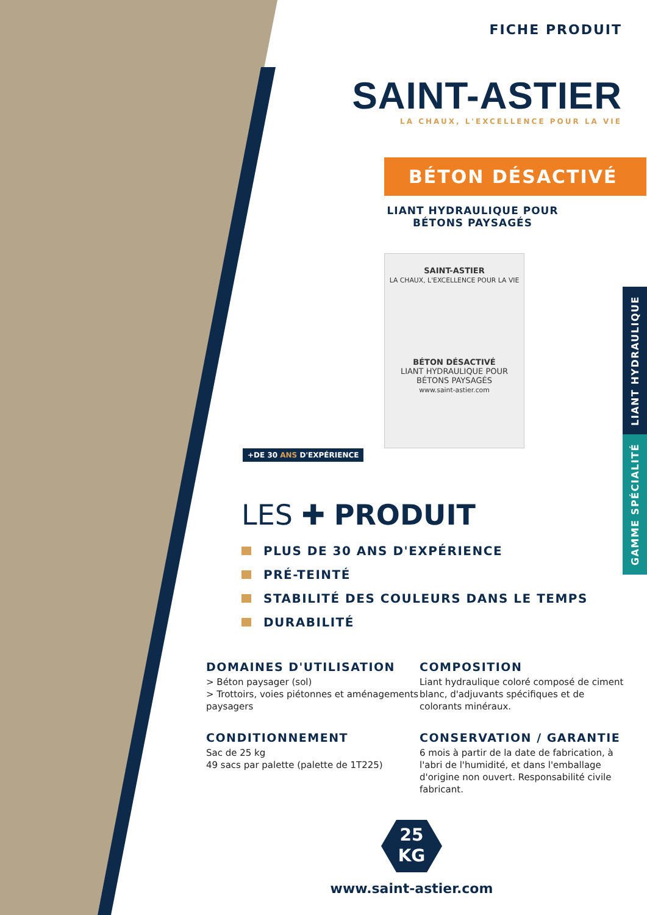LIANT HYDRAULIQUE
GAMME SPÉCIALITÉ
FICHE PRODUIT
SAINT-ASTIER
LA CHAUX, L'EXCELLENCE POUR LA VIE
BÉTON DÉSACTIVÉ
LIANT HYDRAULIQUE POUR
BÉTONS PAYSAGÉS
SAINT-ASTIER
LA CHAUX, L'EXCELLENCE POUR LA VIE
BÉTON DÉSACTIVÉ
LIANT HYDRAULIQUE POUR
BÉTONS PAYSAGÉS
www.saint-astier.com
+DE 30 ANS D'EXPÉRIENCE
LES ✚ PRODUIT
PLUS DE 30 ANS D'EXPÉRIENCE
PRÉ-TEINTÉ
STABILITÉ DES COULEURS DANS LE TEMPS
DURABILITÉ
DOMAINES D'UTILISATION
> Béton paysager (sol)
> Trottoirs, voies piétonnes et aménagements paysagers
COMPOSITION
Liant hydraulique coloré composé de ciment blanc, d'adjuvants spécifiques et de colorants minéraux.
CONDITIONNEMENT
Sac de 25 kg
49 sacs par palette (palette de 1T225)
CONSERVATION / GARANTIE
6 mois à partir de la date de fabrication, à l'abri de l'humidité, et dans l'emballage d'origine non ouvert. Responsabilité civile fabricant.
25
KG
www.saint-astier.com